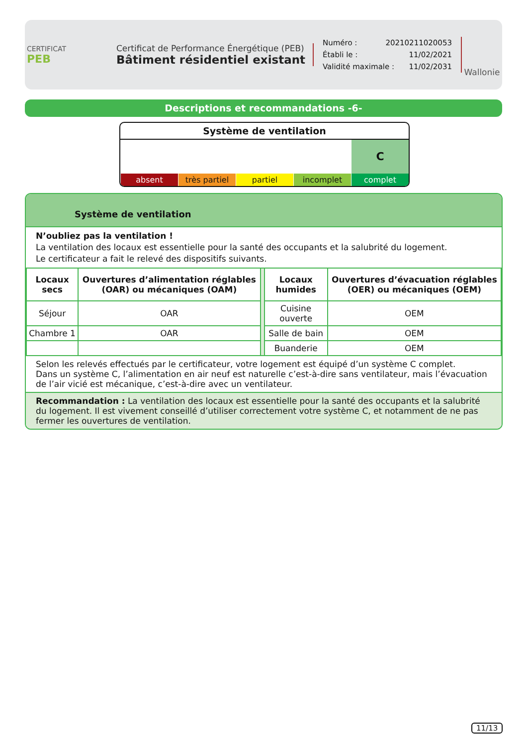CERTIFICAT
PEB
Certificat de Performance Énergétique (PEB)
Bâtiment résidentiel existant
Numéro : 20210211020053
Établi le : 11/02/2021
Validité maximale : 11/02/2031
Wallonie
Descriptions et recommandations -6-
Système de ventilation
C
absent très partiel partiel incomplet complet
Système de ventilation
N’oubliez pas la ventilation !
La ventilation des locaux est essentielle pour la santé des occupants et la salubrité du logement.
Le certificateur a fait le relevé des dispositifs suivants.
| Locaux secs | Ouvertures d’alimentation réglables (OAR) ou mécaniques (OAM) | | Locaux humides | Ouvertures d’évacuation réglables (OER) ou mécaniques (OEM) |
| Séjour | OAR | | Cuisine ouverte | OEM |
| Chambre 1 | OAR | | Salle de bain | OEM |
| | | | Buanderie | OEM |
Selon les relevés effectués par le certificateur, votre logement est équipé d’un système C complet.
Dans un système C, l’alimentation en air neuf est naturelle c’est-à-dire sans ventilateur, mais l’évacuation de l’air vicié est mécanique, c’est-à-dire avec un ventilateur.
Recommandation : La ventilation des locaux est essentielle pour la santé des occupants et la salubrité du logement. Il est vivement conseillé d’utiliser correctement votre système C, et notamment de ne pas fermer les ouvertures de ventilation.
11/13